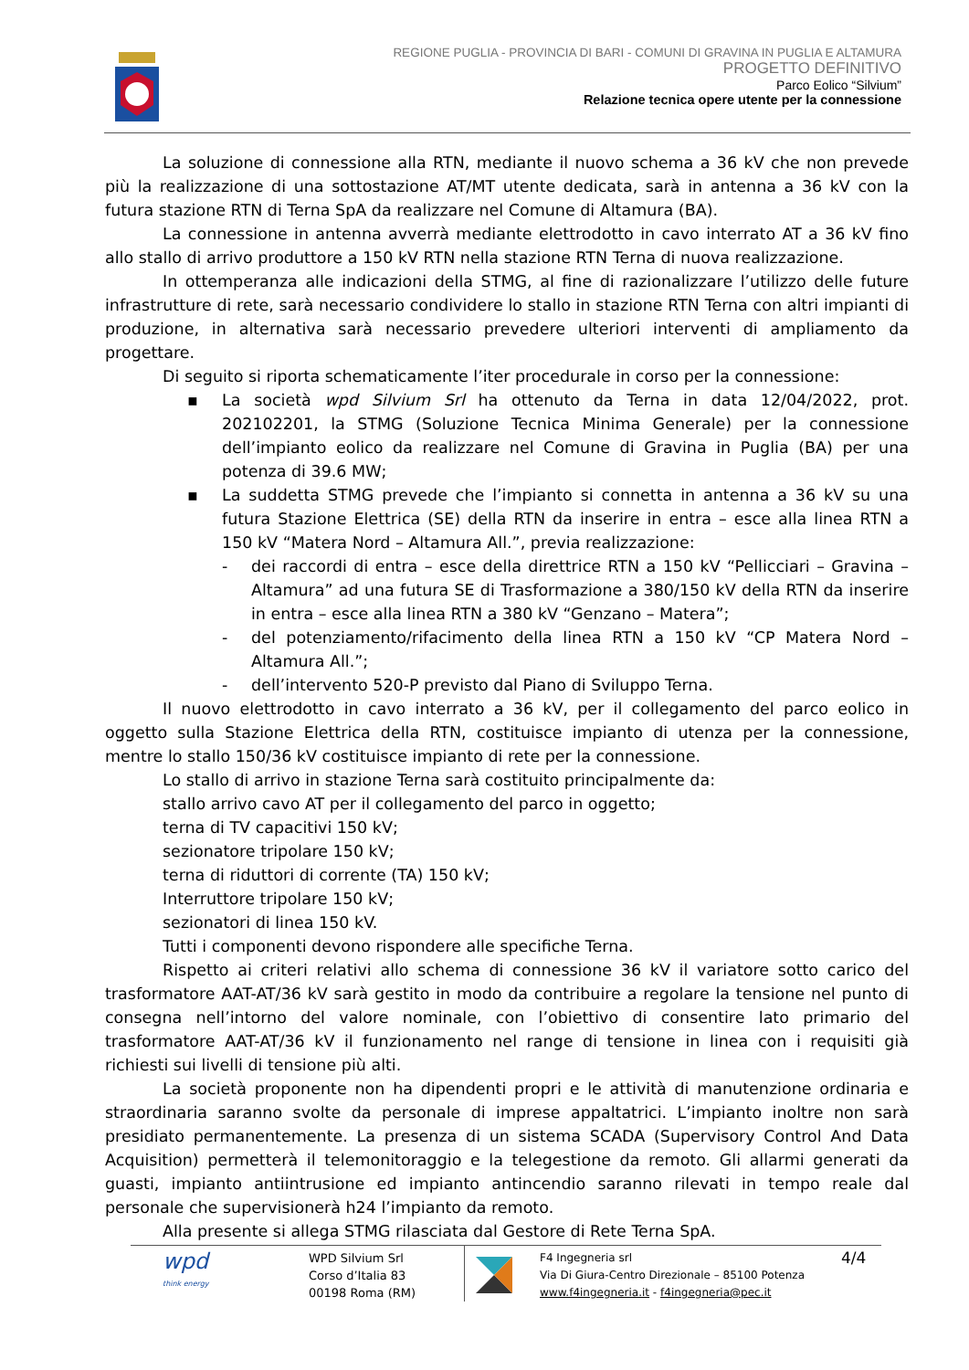REGIONE PUGLIA - PROVINCIA DI BARI - COMUNI DI GRAVINA IN PUGLIA E ALTAMURA
PROGETTO DEFINITIVO
Parco Eolico “Silvium”
Relazione tecnica opere utente per la connessione
La soluzione di connessione alla RTN, mediante il nuovo schema a 36 kV che non prevede più la realizzazione di una sottostazione AT/MT utente dedicata, sarà in antenna a 36 kV con la futura stazione RTN di Terna SpA da realizzare nel Comune di Altamura (BA).
La connessione in antenna avverrà mediante elettrodotto in cavo interrato AT a 36 kV fino allo stallo di arrivo produttore a 150 kV RTN nella stazione RTN Terna di nuova realizzazione.
In ottemperanza alle indicazioni della STMG, al fine di razionalizzare l’utilizzo delle future infrastrutture di rete, sarà necessario condividere lo stallo in stazione RTN Terna con altri impianti di produzione, in alternativa sarà necessario prevedere ulteriori interventi di ampliamento da progettare.
Di seguito si riporta schematicamente l’iter procedurale in corso per la connessione:
▪ La società wpd Silvium Srl ha ottenuto da Terna in data 12/04/2022, prot. 202102201, la STMG (Soluzione Tecnica Minima Generale) per la connessione dell’impianto eolico da realizzare nel Comune di Gravina in Puglia (BA) per una potenza di 39.6 MW;
▪ La suddetta STMG prevede che l’impianto si connetta in antenna a 36 kV su una futura Stazione Elettrica (SE) della RTN da inserire in entra – esce alla linea RTN a 150 kV “Matera Nord – Altamura All.”, previa realizzazione:
- dei raccordi di entra – esce della direttrice RTN a 150 kV “Pellicciari – Gravina – Altamura” ad una futura SE di Trasformazione a 380/150 kV della RTN da inserire in entra – esce alla linea RTN a 380 kV “Genzano – Matera”;
- del potenziamento/rifacimento della linea RTN a 150 kV “CP Matera Nord – Altamura All.”;
- dell’intervento 520-P previsto dal Piano di Sviluppo Terna.
Il nuovo elettrodotto in cavo interrato a 36 kV, per il collegamento del parco eolico in oggetto sulla Stazione Elettrica della RTN, costituisce impianto di utenza per la connessione, mentre lo stallo 150/36 kV costituisce impianto di rete per la connessione.
Lo stallo di arrivo in stazione Terna sarà costituito principalmente da:
stallo arrivo cavo AT per il collegamento del parco in oggetto;
terna di TV capacitivi 150 kV;
sezionatore tripolare 150 kV;
terna di riduttori di corrente (TA) 150 kV;
Interruttore tripolare 150 kV;
sezionatori di linea 150 kV.
Tutti i componenti devono rispondere alle specifiche Terna.
Rispetto ai criteri relativi allo schema di connessione 36 kV il variatore sotto carico del trasformatore AAT-AT/36 kV sarà gestito in modo da contribuire a regolare la tensione nel punto di consegna nell’intorno del valore nominale, con l’obiettivo di consentire lato primario del trasformatore AAT-AT/36 kV il funzionamento nel range di tensione in linea con i requisiti già richiesti sui livelli di tensione più alti.
La società proponente non ha dipendenti propri e le attività di manutenzione ordinaria e straordinaria saranno svolte da personale di imprese appaltatrici. L’impianto inoltre non sarà presidiato permanentemente. La presenza di un sistema SCADA (Supervisory Control And Data Acquisition) permetterà il telemonitoraggio e la telegestione da remoto. Gli allarmi generati da guasti, impianto antiintrusione ed impianto antincendio saranno rilevati in tempo reale dal personale che supervisionerà h24 l’impianto da remoto.
Alla presente si allega STMG rilasciata dal Gestore di Rete Terna SpA.
wpd
think energy
WPD Silvium Srl
Corso d’Italia 83
00198 Roma (RM)
F4 Ingegneria srl
Via Di Giura-Centro Direzionale – 85100 Potenza
www.f4ingegneria.it - f4ingegneria@pec.it
4/4